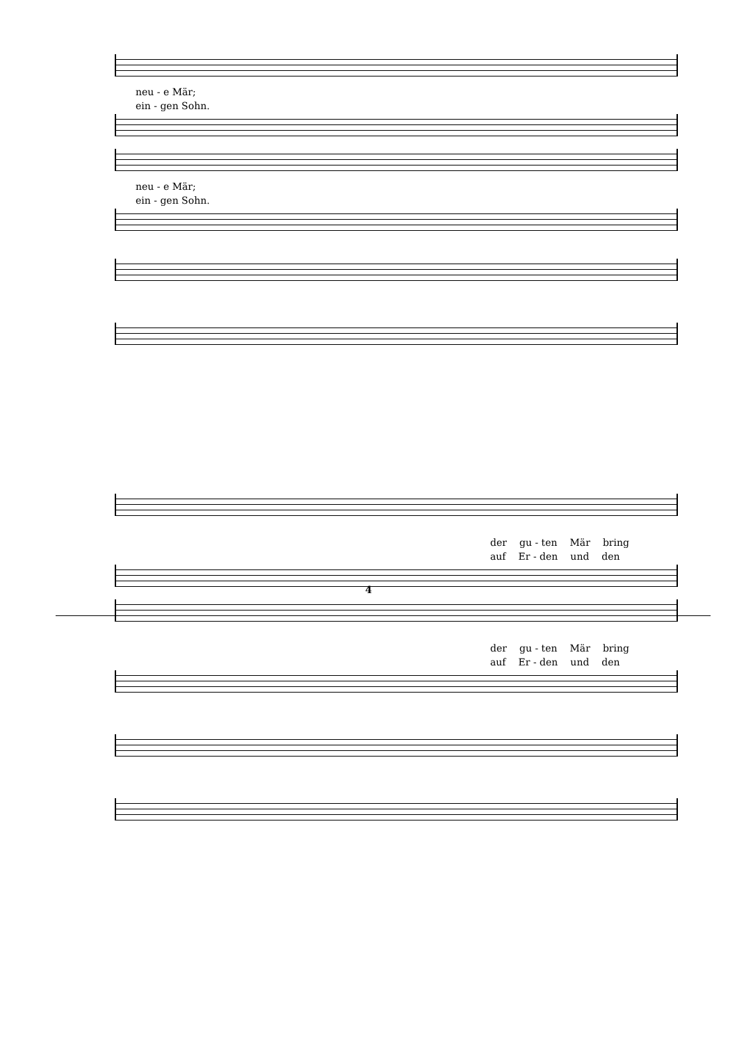neu - e Mär;
ein - gen Sohn.
neu - e Mär;
ein - gen Sohn.
der gu - ten Mär bring
auf Er - den und den
der gu - ten Mär bring
auf Er - den und den
4